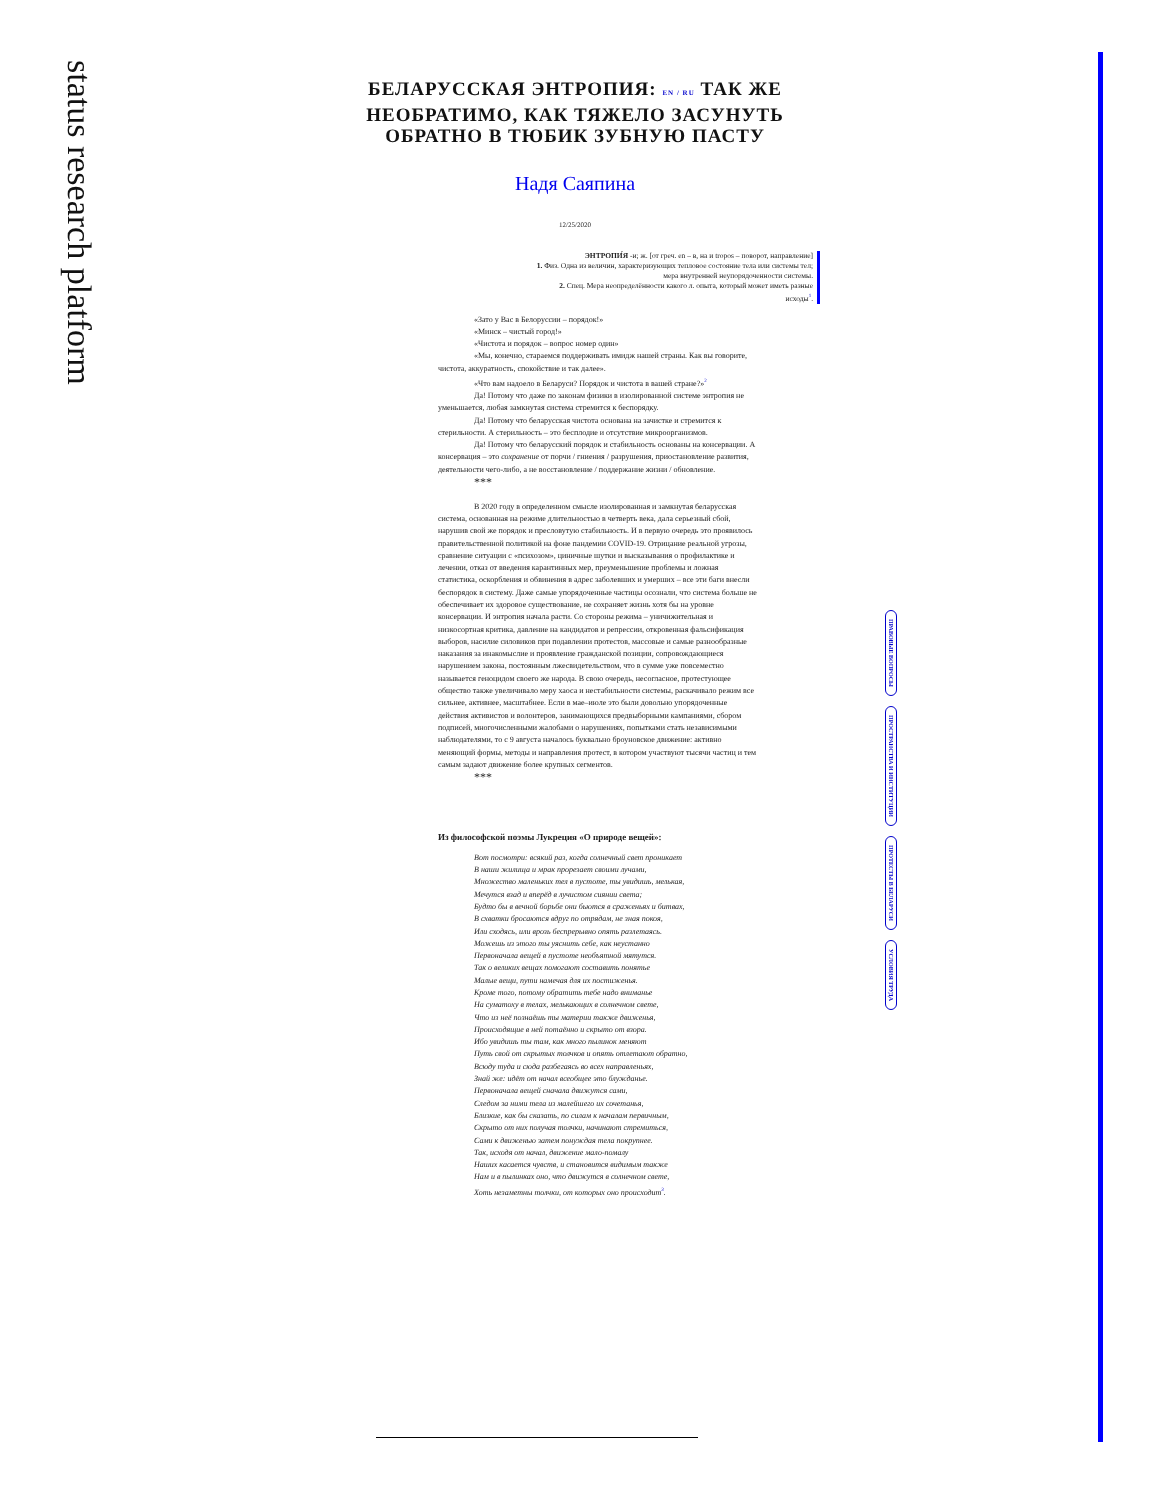status research platform
БЕЛАРУССКАЯ ЭНТРОПИЯ: EN / RU ТАК ЖЕ НЕОБРАТИМО, КАК ТЯЖЕЛО ЗАСУНУТЬ ОБРАТНО В ТЮБИК ЗУБНУЮ ПАСТУ
Надя Саяпина
12/25/2020
ЭНТРОПИ́Я -и; ж. [от греч. en – в, на и tropos – поворот, направление]
1. Физ. Одна из величин, характеризующих тепловое состояние тела или системы тел; мера внутренней неупорядоченности системы.
2. Спец. Мера неопределённости какого л. опыта, который может иметь разные исходы<sup>1</sup>.
«Зато у Вас в Белоруссии – порядок!»
«Минск – чистый город!»
«Чистота и порядок – вопрос номер один»
«Мы, конечно, стараемся поддерживать имидж нашей страны. Как вы говорите, чистота, аккуратность, спокойствие и так далее».
«Что вам надоело в Беларуси? Порядок и чистота в вашей стране?»<sup>2</sup>
Да! Потому что даже по законам физики в изолированной системе энтропия не уменьшается, любая замкнутая система стремится к беспорядку.
Да! Потому что беларусская чистота основана на зачистке и стремится к стерильности. А стерильность – это бесплодие и отсутствие микроорганизмов.
Да! Потому что беларусский порядок и стабильность основаны на консервации. А консервация – это сохранение от порчи / гниения / разрушения, приостановление развития, деятельности чего-либо, а не восстановление / поддержание жизни / обновление.
***
В 2020 году в определенном смысле изолированная и замкнутая беларусская система, основанная на режиме длительностью в четверть века, дала серьезный сбой, нарушив свой же порядок и пресловутую стабильность. И в первую очередь это проявилось правительственной политикой на фоне пандемии COVID-19. Отрицание реальной угрозы, сравнение ситуации с «психозом», циничные шутки и высказывания о профилактике и лечении, отказ от введения карантинных мер, преуменьшение проблемы и ложная статистика, оскорбления и обвинения в адрес заболевших и умерших – все эти баги внесли беспорядок в систему. Даже самые упорядоченные частицы осознали, что система больше не обеспечивает их здоровое существование, не сохраняет жизнь хотя бы на уровне консервации. И энтропия начала расти. Со стороны режима – уничижительная и низкосортная критика, давление на кандидатов и репрессии, откровенная фальсификация выборов, насилие силовиков при подавлении протестов, массовые и самые разнообразные наказания за инакомыслие и проявление гражданской позиции, сопровождающиеся нарушением закона, постоянным лжесвидетельством, что в сумме уже повсеместно называется геноцидом своего же народа. В свою очередь, несогласное, протестующее общество также увеличивало меру хаоса и нестабильности системы, раскачивало режим все сильнее, активнее, масштабнее. Если в мае–июле это были довольно упорядоченные действия активистов и волонтеров, занимающихся предвыборными кампаниями, сбором подписей, многочисленными жалобами о нарушениях, попытками стать независимыми наблюдателями, то с 9 августа началось буквально броуновское движение: активно меняющий формы, методы и направления протест, в котором участвуют тысячи частиц и тем самым задают движение более крупных сегментов.
***
Из философской поэмы Лукреция «О природе вещей»:
Вот посмотри: всякий раз, когда солнечный свет проникает
В наши жилища и мрак прорезает своими лучами,
Множество маленьких тел в пустоте, ты увидишь, мелькая,
Мечутся взад и вперёд в лучистом сиянии света;
Будто бы в вечной борьбе они бьются в сраженьях и битвах,
В схватки бросаются вдруг по отрядам, не зная покоя,
Или сходясь, или врозь беспрерывно опять разлетаясь.
Можешь из этого ты уяснить себе, как неустанно
Первоначала вещей в пустоте необъятной мятутся.
Так о великих вещах помогают составить понятье
Малые вещи, пути намечая для их постиженья.
Кроме того, потому обратить тебе надо вниманье
На суматоху в телах, мелькающих в солнечном свете,
Что из неё познаёшь ты материи также движенья,
Происходящие в ней потаённо и скрыто от взора.
Ибо увидишь ты там, как много пылинок меняют
Путь свой от скрытых толчков и опять отлетают обратно,
Всюду туда и сюда разбегаясь во всех направленьях,
Знай же: идёт от начал всеобщее это блужданье.
Первоначала вещей сначала движутся сами,
Следом за ними тела из малейшего их сочетанья,
Близкие, как бы сказать, по силам к началам первичным,
Скрыто от них получая толчки, начинают стремиться,
Сами к движенью затем понуждая тела покрупнее.
Так, исходя от начал, движение мало-помалу
Наших касается чувств, и становится видимым также
Нам и в пылинках оно, что движутся в солнечном свете,
Хоть незаметны толчки, от которых оно происходит<sup>3</sup>.
ПРАВОВЫЕ ВОПРОСЫ
ПРОСТРАНСТВА И ИНСТИТУЦИИ
ПРОТЕСТЫ В БЕЛАРУСИ
УСЛОВИЯ ТРУДА